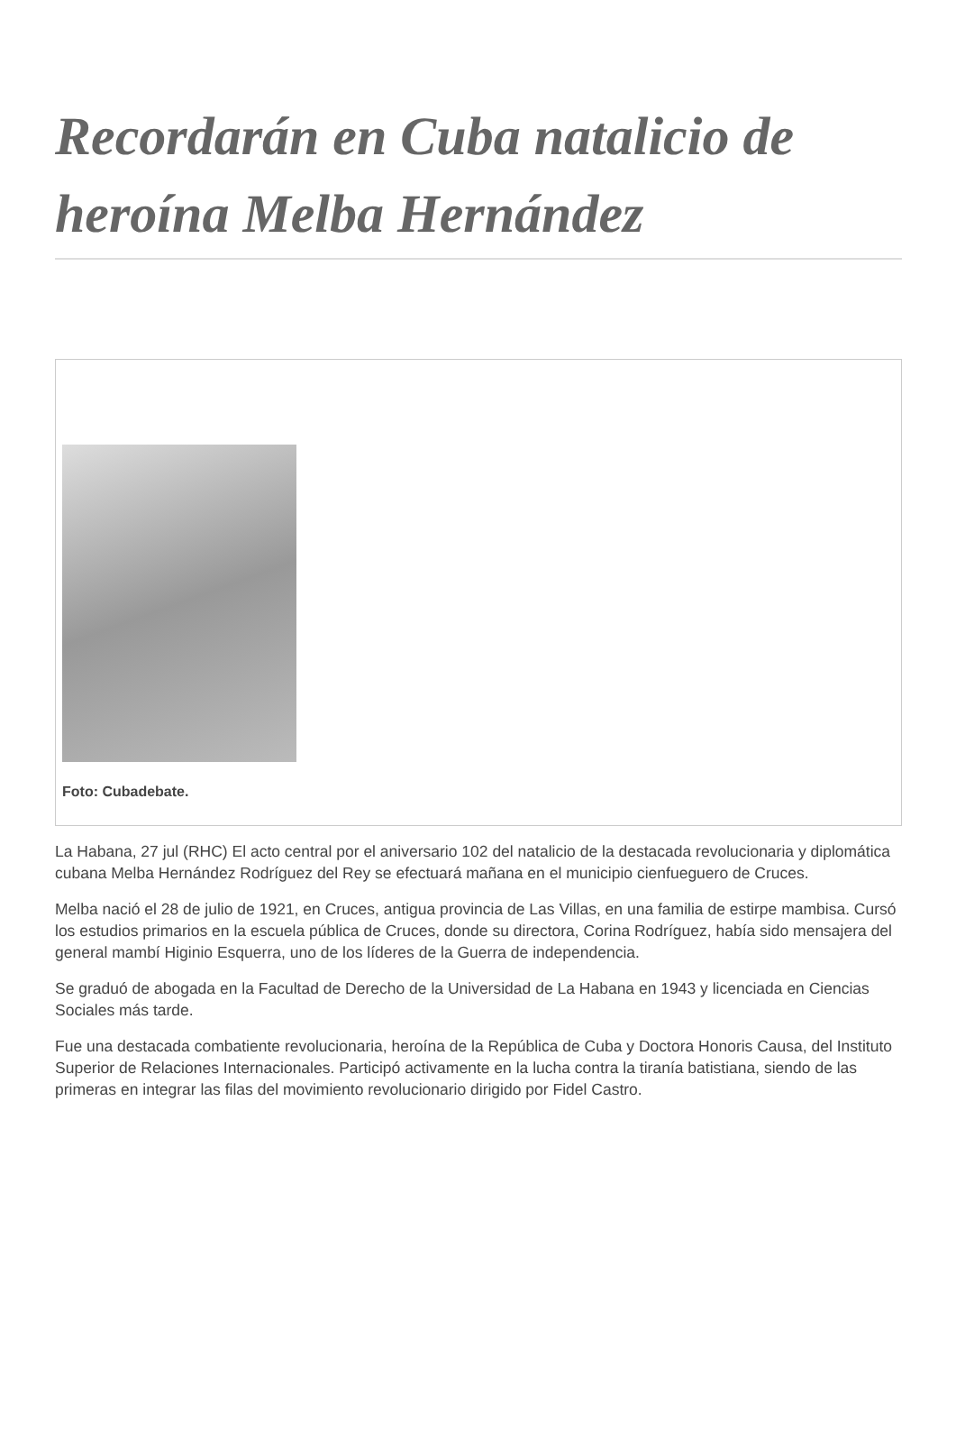Recordarán en Cuba natalicio de heroína Melba Hernández
Foto: Cubadebate.
La Habana, 27 jul (RHC) El acto central por el aniversario 102 del natalicio de la destacada revolucionaria y diplomática cubana Melba Hernández Rodríguez del Rey se efectuará mañana en el municipio cienfueguero de Cruces.
Melba nació el 28 de julio de 1921, en Cruces, antigua provincia de Las Villas, en una familia de estirpe mambisa. Cursó los estudios primarios en la escuela pública de Cruces, donde su directora, Corina Rodríguez, había sido mensajera del general mambí Higinio Esquerra, uno de los líderes de la Guerra de independencia.
Se graduó de abogada en la Facultad de Derecho de la Universidad de La Habana en 1943 y licenciada en Ciencias Sociales más tarde.
Fue una destacada combatiente revolucionaria, heroína de la República de Cuba y Doctora Honoris Causa, del Instituto Superior de Relaciones Internacionales. Participó activamente en la lucha contra la tiranía batistiana, siendo de las primeras en integrar las filas del movimiento revolucionario dirigido por Fidel Castro.